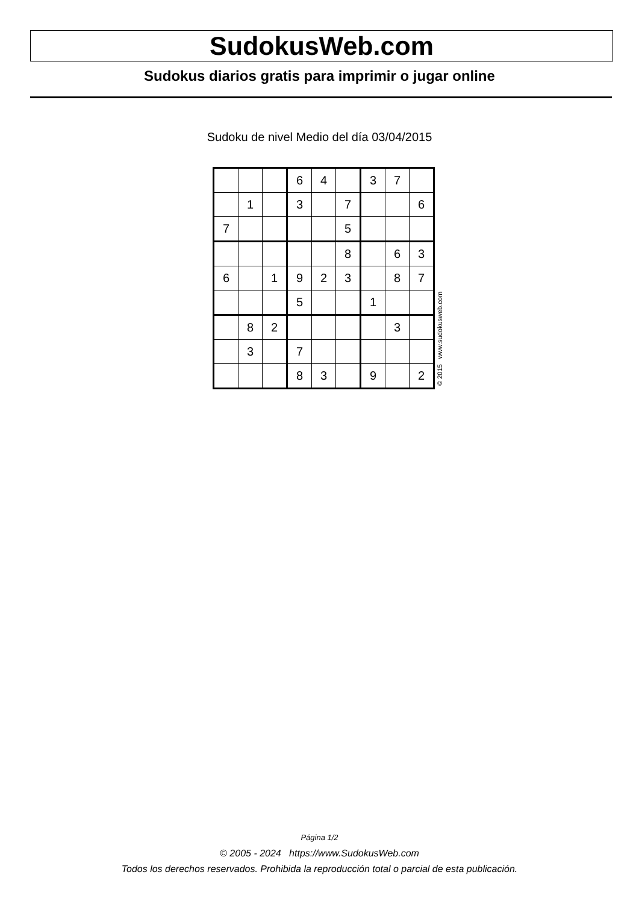SudokusWeb.com
Sudokus diarios gratis para imprimir o jugar online
Sudoku de nivel Medio del día 03/04/2015
| | | | 6 | 4 | | 3 | 7 | |
| | 1 | | 3 | | 7 | | | 6 |
| 7 | | | | | 5 | | | |
| | | | | | 8 | | 6 | 3 |
| 6 | | 1 | 9 | 2 | 3 | | 8 | 7 |
| | | | 5 | | | 1 | | |
| | 8 | 2 | | | | | 3 | |
| | 3 | | 7 | | | | | |
| | | | 8 | 3 | | 9 | | 2 |
© 2015 www.sudokusweb.com
Página 1/2
© 2005 - 2024 https://www.SudokusWeb.com
Todos los derechos reservados. Prohibida la reproducción total o parcial de esta publicación.